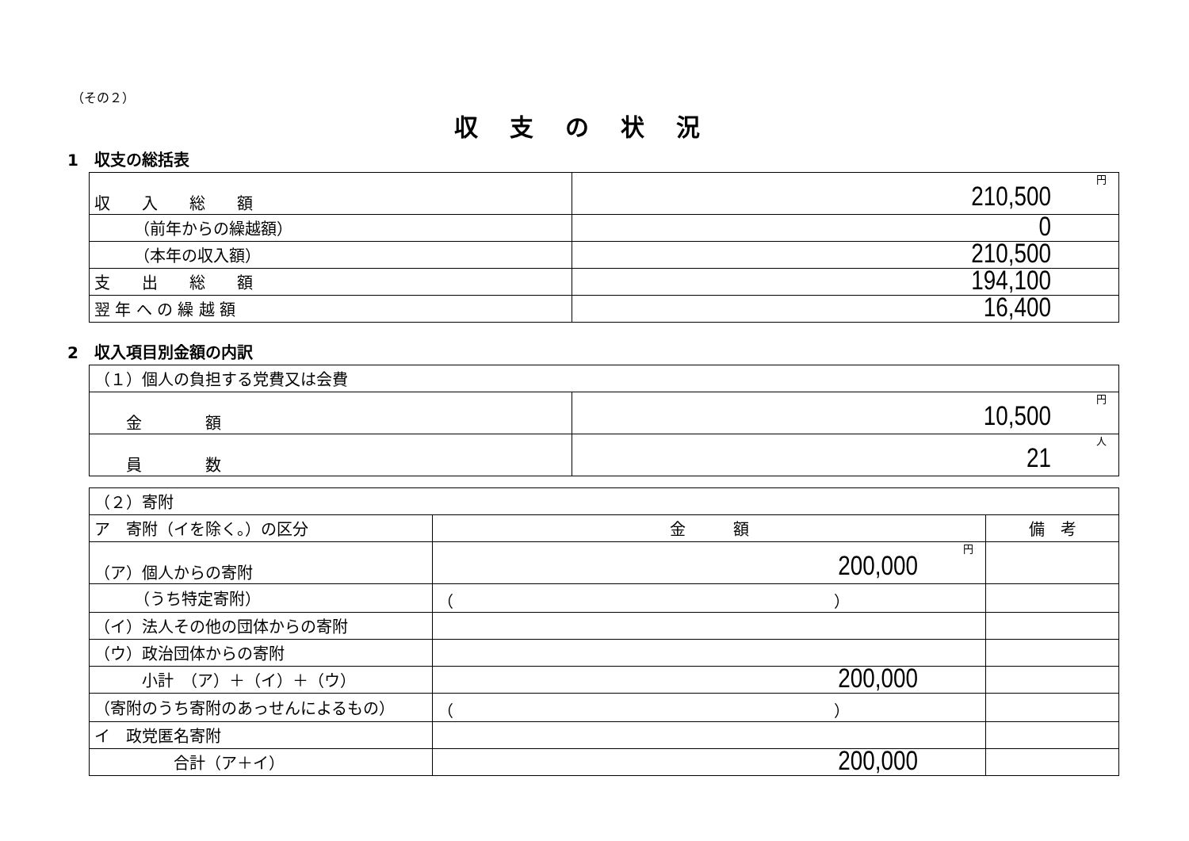（その２）
収支の状況
1　収支の総括表
| 収 入 総 額 | 円 210,500 |
| （前年からの繰越額） | 0 |
| （本年の収入額） | 210,500 |
| 支 出 総 額 | 194,100 |
| 翌 年 へ の 繰 越 額 | 16,400 |
2　収入項目別金額の内訳
| （１）個人の負担する党費又は会費 | |
| 金 額 | 円 10,500 |
| 員 数 | 人 21 |
| （２）寄附 | | |
| ア 寄附（イを除く。）の区分 | 金 額 | 備 考 |
| （ア）個人からの寄附 | 円 200,000 | |
| （うち特定寄附） | （ ） | |
| （イ）法人その他の団体からの寄附 | | |
| （ウ）政治団体からの寄附 | | |
| 小計 （ア）＋（イ）＋（ウ） | 200,000 | |
| （寄附のうち寄附のあっせんによるもの） | （ ） | |
| イ 政党匿名寄附 | | |
| 合計（ア＋イ） | 200,000 | |